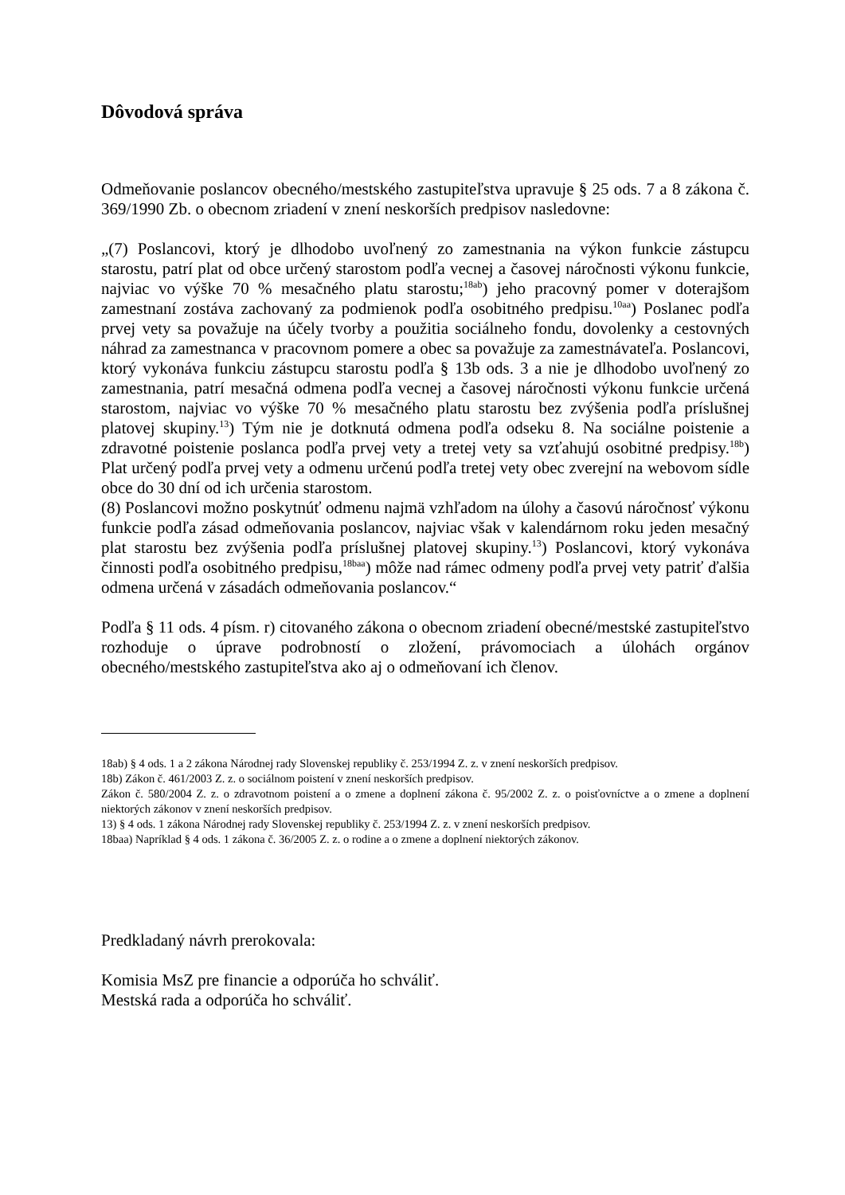Dôvodová správa
Odmeňovanie poslancov obecného/mestského zastupiteľstva upravuje § 25 ods. 7 a 8 zákona č. 369/1990 Zb. o obecnom zriadení v znení neskorších predpisov nasledovne:
„(7) Poslancovi, ktorý je dlhodobo uvoľnený zo zamestnania na výkon funkcie zástupcu starostu, patrí plat od obce určený starostom podľa vecnej a časovej náročnosti výkonu funkcie, najviac vo výške 70 % mesačného platu starostu;<sup>18ab</sup>) jeho pracovný pomer v doterajšom zamestnaní zostáva zachovaný za podmienok podľa osobitného predpisu.<sup>10aa</sup>) Poslanec podľa prvej vety sa považuje na účely tvorby a použitia sociálneho fondu, dovolenky a cestovných náhrad za zamestnanca v pracovnom pomere a obec sa považuje za zamestnávateľa. Poslancovi, ktorý vykonáva funkciu zástupcu starostu podľa § 13b ods. 3 a nie je dlhodobo uvoľnený zo zamestnania, patrí mesačná odmena podľa vecnej a časovej náročnosti výkonu funkcie určená starostom, najviac vo výške 70 % mesačného platu starostu bez zvýšenia podľa príslušnej platovej skupiny.<sup>13</sup>) Tým nie je dotknutá odmena podľa odseku 8. Na sociálne poistenie a zdravotné poistenie poslanca podľa prvej vety a tretej vety sa vzťahujú osobitné predpisy.<sup>18b</sup>) Plat určený podľa prvej vety a odmenu určenú podľa tretej vety obec zverejní na webovom sídle obce do 30 dní od ich určenia starostom.
(8) Poslancovi možno poskytnúť odmenu najmä vzhľadom na úlohy a časovú náročnosť výkonu funkcie podľa zásad odmeňovania poslancov, najviac však v kalendárnom roku jeden mesačný plat starostu bez zvýšenia podľa príslušnej platovej skupiny.<sup>13</sup>) Poslancovi, ktorý vykonáva činnosti podľa osobitného predpisu,<sup>18baa</sup>) môže nad rámec odmeny podľa prvej vety patriť ďalšia odmena určená v zásadách odmeňovania poslancov.“
Podľa § 11 ods. 4 písm. r) citovaného zákona o obecnom zriadení obecné/mestské zastupiteľstvo rozhoduje o úprave podrobností o zložení, právomociach a úlohách orgánov obecného/mestského zastupiteľstva ako aj o odmeňovaní ich členov.
18ab) § 4 ods. 1 a 2 zákona Národnej rady Slovenskej republiky č. 253/1994 Z. z. v znení neskorších predpisov.
18b) Zákon č. 461/2003 Z. z. o sociálnom poistení v znení neskorších predpisov.
Zákon č. 580/2004 Z. z. o zdravotnom poistení a o zmene a doplnení zákona č. 95/2002 Z. z. o poisťovníctve a o zmene a doplnení niektorých zákonov v znení neskorších predpisov.
13) § 4 ods. 1 zákona Národnej rady Slovenskej republiky č. 253/1994 Z. z. v znení neskorších predpisov.
18baa) Napríklad § 4 ods. 1 zákona č. 36/2005 Z. z. o rodine a o zmene a doplnení niektorých zákonov.
Predkladaný návrh prerokovala:
Komisia MsZ pre financie a odporúča ho schváliť.
Mestská rada a odporúča ho schváliť.